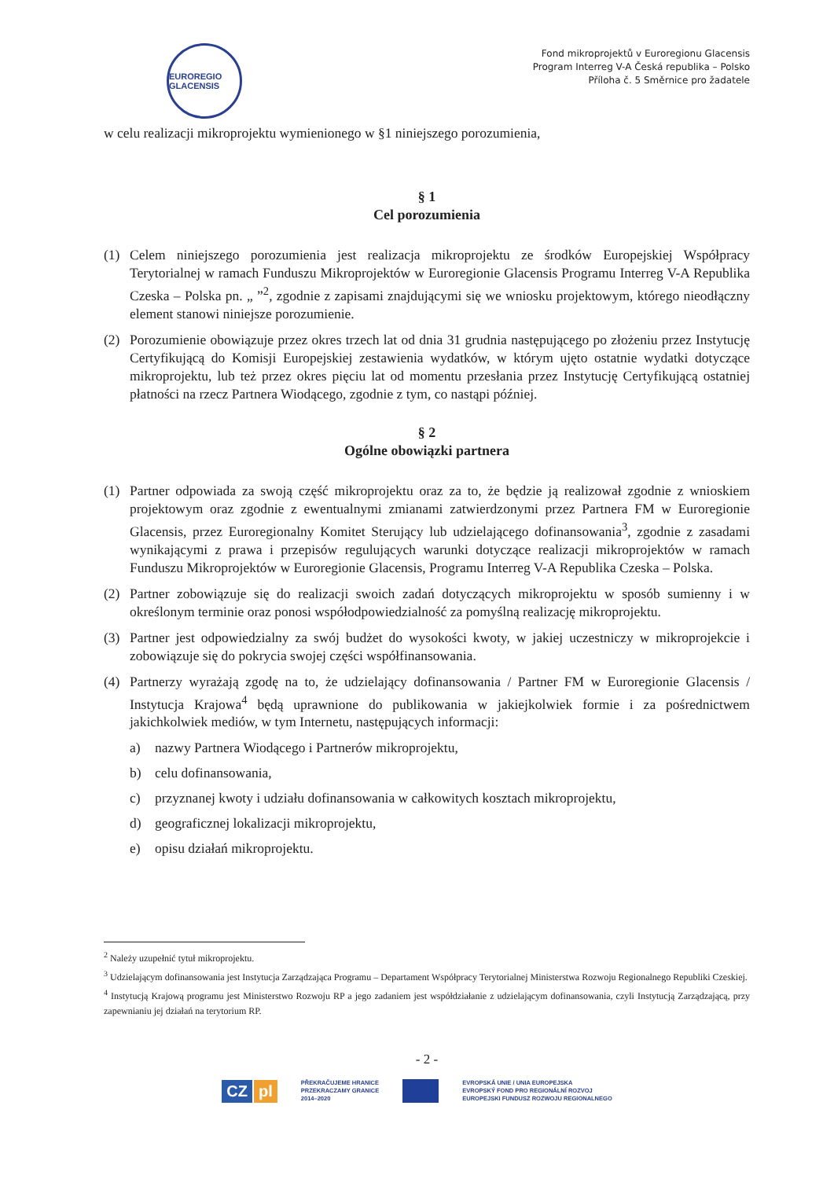EUROREGIO GLACENSIS
Fond mikroprojektů v Euroregionu Glacensis
Program Interreg V-A Česká republika – Polsko
Příloha č. 5 Směrnice pro žadatele
w celu realizacji mikroprojektu wymienionego w §1 niniejszego porozumienia,
§ 1
Cel porozumienia
(1) Celem niniejszego porozumienia jest realizacja mikroprojektu ze środków Europejskiej Współpracy Terytorialnej w ramach Funduszu Mikroprojektów w Euroregionie Glacensis Programu Interreg V-A Republika Czeska – Polska pn. „ ”<sup>2</sup>, zgodnie z zapisami znajdującymi się we wniosku projektowym, którego nieodłączny element stanowi niniejsze porozumienie.
(2) Porozumienie obowiązuje przez okres trzech lat od dnia 31 grudnia następującego po złożeniu przez Instytucję Certyfikującą do Komisji Europejskiej zestawienia wydatków, w którym ujęto ostatnie wydatki dotyczące mikroprojektu, lub też przez okres pięciu lat od momentu przesłania przez Instytucję Certyfikującą ostatniej płatności na rzecz Partnera Wiodącego, zgodnie z tym, co nastąpi później.
§ 2
Ogólne obowiązki partnera
(1) Partner odpowiada za swoją część mikroprojektu oraz za to, że będzie ją realizował zgodnie z wnioskiem projektowym oraz zgodnie z ewentualnymi zmianami zatwierdzonymi przez Partnera FM w Euroregionie Glacensis, przez Euroregionalny Komitet Sterujący lub udzielającego dofinansowania<sup>3</sup>, zgodnie z zasadami wynikającymi z prawa i przepisów regulujących warunki dotyczące realizacji mikroprojektów w ramach Funduszu Mikroprojektów w Euroregionie Glacensis, Programu Interreg V-A Republika Czeska – Polska.
(2) Partner zobowiązuje się do realizacji swoich zadań dotyczących mikroprojektu w sposób sumienny i w określonym terminie oraz ponosi współodpowiedzialność za pomyślną realizację mikroprojektu.
(3) Partner jest odpowiedzialny za swój budżet do wysokości kwoty, w jakiej uczestniczy w mikroprojekcie i zobowiązuje się do pokrycia swojej części współfinansowania.
(4) Partnerzy wyrażają zgodę na to, że udzielający dofinansowania / Partner FM w Euroregionie Glacensis / Instytucja Krajowa<sup>4</sup> będą uprawnione do publikowania w jakiejkolwiek formie i za pośrednictwem jakichkolwiek mediów, w tym Internetu, następujących informacji:
a) nazwy Partnera Wiodącego i Partnerów mikroprojektu,
b) celu dofinansowania,
c) przyznanej kwoty i udziału dofinansowania w całkowitych kosztach mikroprojektu,
d) geograficznej lokalizacji mikroprojektu,
e) opisu działań mikroprojektu.
<sup>2</sup> Należy uzupełnić tytuł mikroprojektu.
<sup>3</sup> Udzielającym dofinansowania jest Instytucja Zarządzająca Programu – Departament Współpracy Terytorialnej Ministerstwa Rozwoju Regionalnego Republiki Czeskiej.
<sup>4</sup> Instytucją Krajową programu jest Ministerstwo Rozwoju RP a jego zadaniem jest współdziałanie z udzielającym dofinansowania, czyli Instytucją Zarządzającą, przy zapewnianiu jej działań na terytorium RP.
- 2 -
CZ pl
PŘEKRAČUJEME HRANICE
PRZEKRACZAMY GRANICE
2014–2020
EVROPSKÁ UNIE / UNIA EUROPEJSKA
EVROPSKÝ FOND PRO REGIONÁLNÍ ROZVOJ
EUROPEJSKI FUNDUSZ ROZWOJU REGIONALNEGO